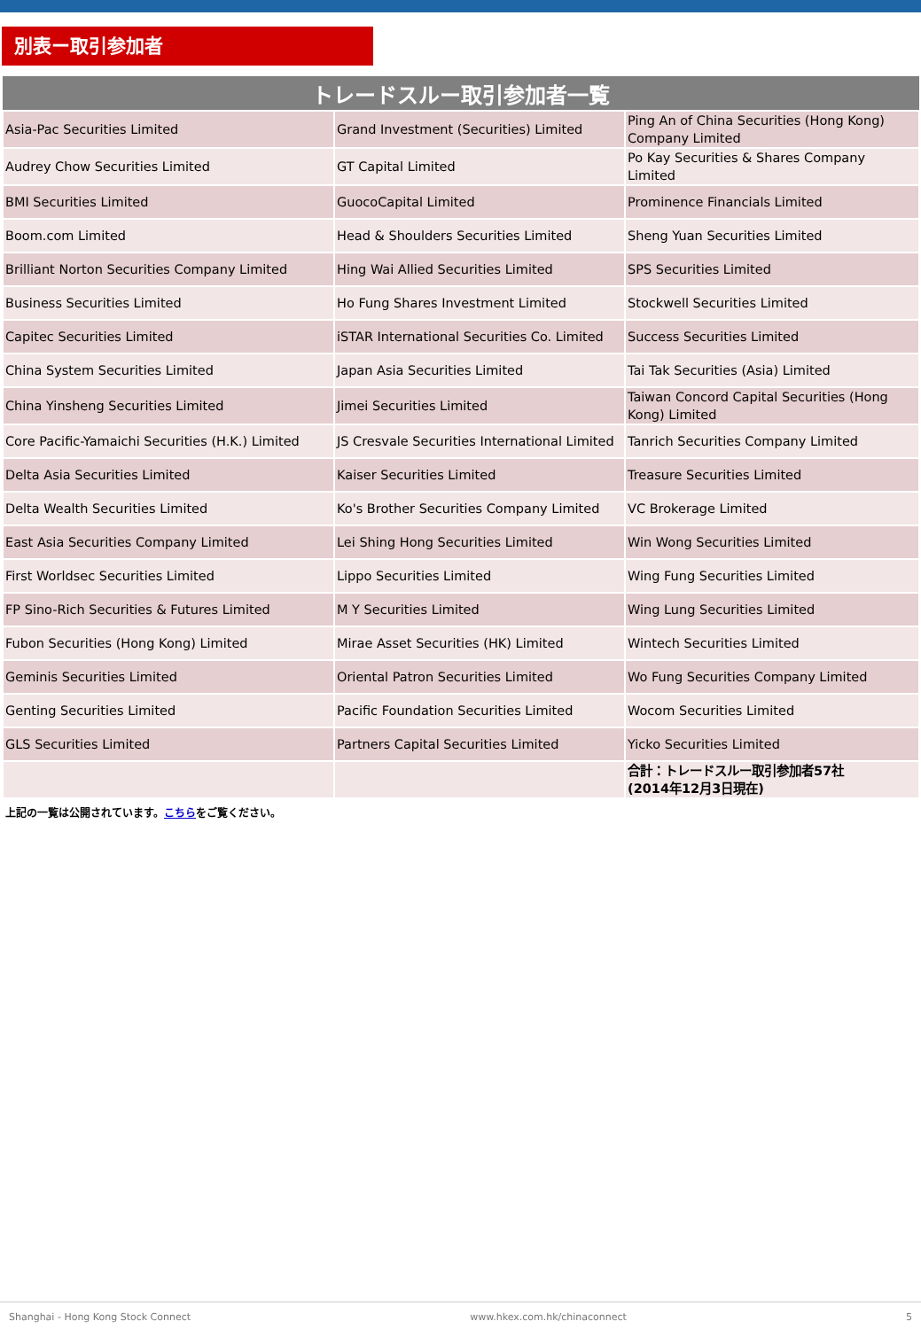別表ー取引参加者
| トレードスルー取引参加者一覧 | | |
| --- | --- | --- |
| Asia-Pac Securities Limited | Grand Investment (Securities) Limited | Ping An of China Securities (Hong Kong) Company Limited |
| Audrey Chow Securities Limited | GT Capital Limited | Po Kay Securities & Shares Company Limited |
| BMI Securities Limited | GuocoCapital Limited | Prominence Financials Limited |
| Boom.com Limited | Head & Shoulders Securities Limited | Sheng Yuan Securities Limited |
| Brilliant Norton Securities Company Limited | Hing Wai Allied Securities Limited | SPS Securities Limited |
| Business Securities Limited | Ho Fung Shares Investment Limited | Stockwell Securities Limited |
| Capitec Securities Limited | iSTAR International Securities Co. Limited | Success Securities Limited |
| China System Securities Limited | Japan Asia Securities Limited | Tai Tak Securities (Asia) Limited |
| China Yinsheng Securities Limited | Jimei Securities Limited | Taiwan Concord Capital Securities (Hong Kong) Limited |
| Core Pacific-Yamaichi Securities (H.K.) Limited | JS Cresvale Securities International Limited | Tanrich Securities Company Limited |
| Delta Asia Securities Limited | Kaiser Securities Limited | Treasure Securities Limited |
| Delta Wealth Securities Limited | Ko's Brother Securities Company Limited | VC Brokerage Limited |
| East Asia Securities Company Limited | Lei Shing Hong Securities Limited | Win Wong Securities Limited |
| First Worldsec Securities Limited | Lippo Securities Limited | Wing Fung Securities Limited |
| FP Sino-Rich Securities & Futures Limited | M Y Securities Limited | Wing Lung Securities Limited |
| Fubon Securities (Hong Kong) Limited | Mirae Asset Securities (HK) Limited | Wintech Securities Limited |
| Geminis Securities Limited | Oriental Patron Securities Limited | Wo Fung Securities Company Limited |
| Genting Securities Limited | Pacific Foundation Securities Limited | Wocom Securities Limited |
| GLS Securities Limited | Partners Capital Securities Limited | Yicko Securities Limited |
| | | 合計：トレードスルー取引参加者57社 (2014年12月3日現在) |
上記の一覧は公開されています。こちらをご覧ください。
Shanghai - Hong Kong Stock Connect www.hkex.com.hk/chinaconnect 5